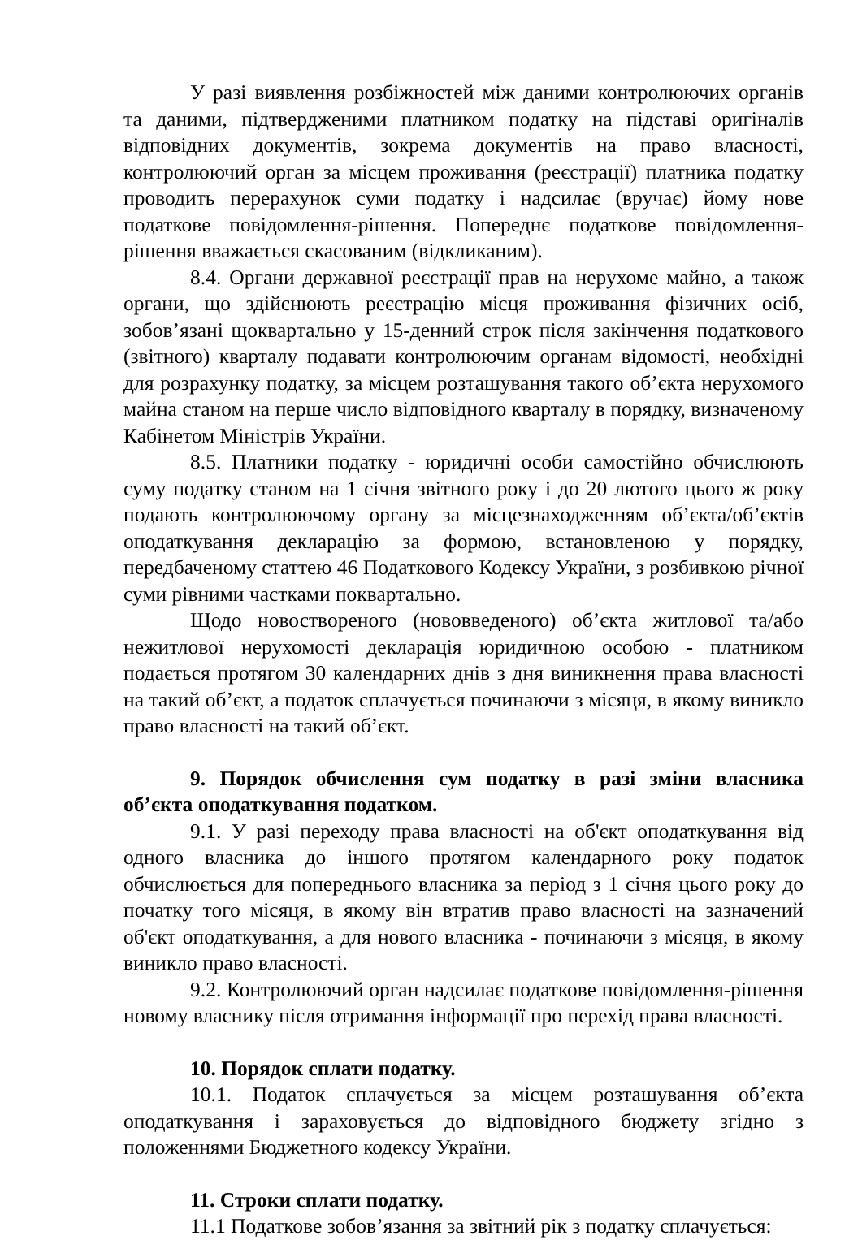У разі виявлення розбіжностей між даними контролюючих органів та даними, підтвердженими платником податку на підставі оригіналів відповідних документів, зокрема документів на право власності, контролюючий орган за місцем проживання (реєстрації) платника податку проводить перерахунок суми податку і надсилає (вручає) йому нове податкове повідомлення-рішення. Попереднє податкове повідомлення-рішення вважається скасованим (відкликаним).
8.4. Органи державної реєстрації прав на нерухоме майно, а також органи, що здійснюють реєстрацію місця проживання фізичних осіб, зобов’язані щоквартально у 15-денний строк після закінчення податкового (звітного) кварталу подавати контролюючим органам відомості, необхідні для розрахунку податку, за місцем розташування такого об’єкта нерухомого майна станом на перше число відповідного кварталу в порядку, визначеному Кабінетом Міністрів України.
8.5. Платники податку - юридичні особи самостійно обчислюють суму податку станом на 1 січня звітного року і до 20 лютого цього ж року подають контролюючому органу за місцезнаходженням об’єкта/об’єктів оподаткування декларацію за формою, встановленою у порядку, передбаченому статтею 46 Податкового Кодексу України, з розбивкою річної суми рівними частками поквартально.
Щодо новоствореного (нововведеного) об’єкта житлової та/або нежитлової нерухомості декларація юридичною особою - платником подається протягом 30 календарних днів з дня виникнення права власності на такий об’єкт, а податок сплачується починаючи з місяця, в якому виникло право власності на такий об’єкт.
9. Порядок обчислення сум податку в разі зміни власника об’єкта оподаткування податком.
9.1. У разі переходу права власності на об'єкт оподаткування від одного власника до іншого протягом календарного року податок обчислюється для попереднього власника за період з 1 січня цього року до початку того місяця, в якому він втратив право власності на зазначений об'єкт оподаткування, а для нового власника - починаючи з місяця, в якому виникло право власності.
9.2. Контролюючий орган надсилає податкове повідомлення-рішення новому власнику після отримання інформації про перехід права власності.
10. Порядок сплати податку.
10.1. Податок сплачується за місцем розташування об’єкта оподаткування і зараховується до відповідного бюджету згідно з положеннями Бюджетного кодексу України.
11. Строки сплати податку.
11.1 Податкове зобов’язання за звітний рік з податку сплачується: